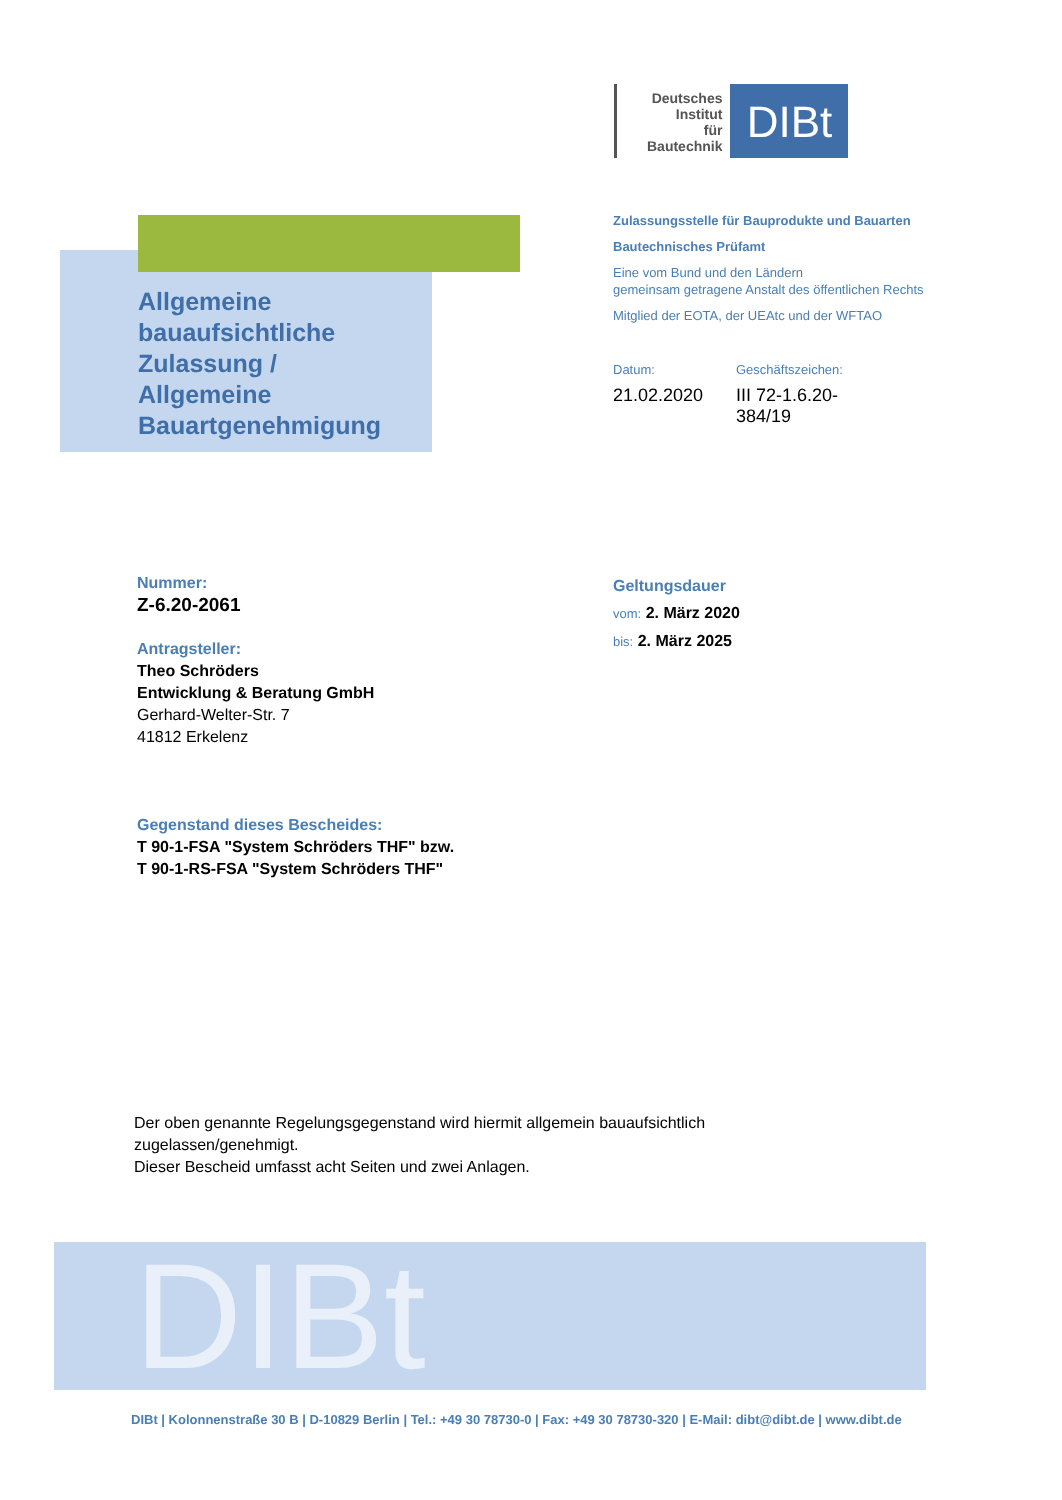Deutsches
Institut
für
Bautechnik
DIBt
Zulassungsstelle für Bauprodukte und Bauarten
Bautechnisches Prüfamt
Eine vom Bund und den Ländern
gemeinsam getragene Anstalt des öffentlichen Rechts
Mitglied der EOTA, der UEAtc und der WFTAO
Allgemeine
bauaufsichtliche
Zulassung /
Allgemeine
Bauartgenehmigung
Datum:
21.02.2020
Geschäftszeichen:
III 72-1.6.20-384/19
Nummer:
Z-6.20-2061
Antragsteller:
Theo Schröders
Entwicklung & Beratung GmbH
Gerhard-Welter-Str. 7
41812 Erkelenz
Gegenstand dieses Bescheides:
T 90-1-FSA "System Schröders THF" bzw.
T 90-1-RS-FSA "System Schröders THF"
Geltungsdauer
vom: 2. März 2020
bis: 2. März 2025
Der oben genannte Regelungsgegenstand wird hiermit allgemein bauaufsichtlich
zugelassen/genehmigt.
Dieser Bescheid umfasst acht Seiten und zwei Anlagen.
DIBt
DIBt | Kolonnenstraße 30 B | D-10829 Berlin | Tel.: +49 30 78730-0 | Fax: +49 30 78730-320 | E-Mail: dibt@dibt.de | www.dibt.de